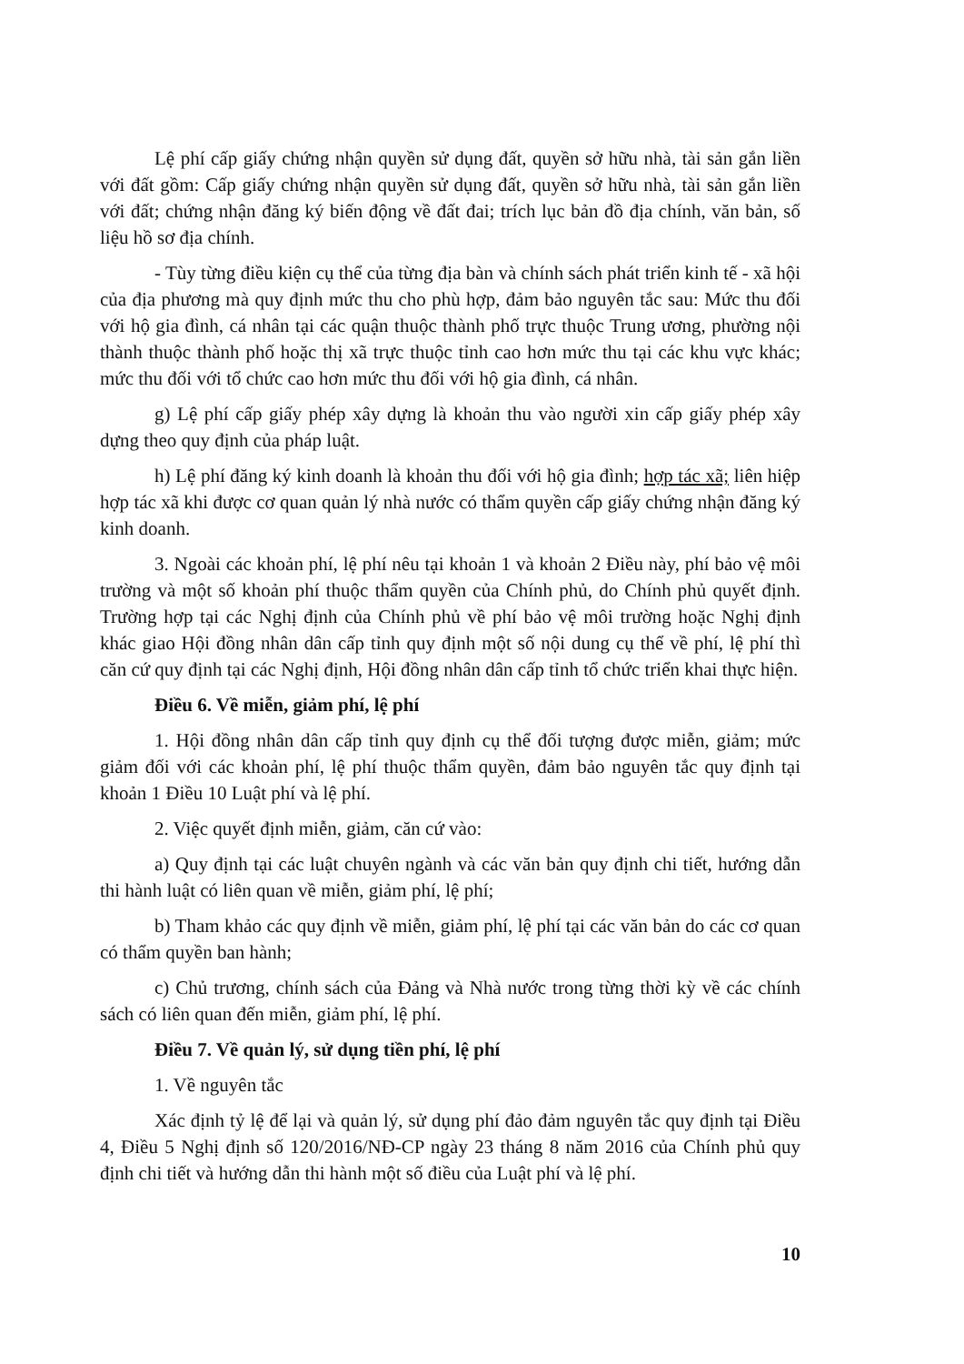Lệ phí cấp giấy chứng nhận quyền sử dụng đất, quyền sở hữu nhà, tài sản gắn liền với đất gồm: Cấp giấy chứng nhận quyền sử dụng đất, quyền sở hữu nhà, tài sản gắn liền với đất; chứng nhận đăng ký biến động về đất đai; trích lục bản đồ địa chính, văn bản, số liệu hồ sơ địa chính.
- Tùy từng điều kiện cụ thể của từng địa bàn và chính sách phát triển kinh tế - xã hội của địa phương mà quy định mức thu cho phù hợp, đảm bảo nguyên tắc sau: Mức thu đối với hộ gia đình, cá nhân tại các quận thuộc thành phố trực thuộc Trung ương, phường nội thành thuộc thành phố hoặc thị xã trực thuộc tỉnh cao hơn mức thu tại các khu vực khác; mức thu đối với tổ chức cao hơn mức thu đối với hộ gia đình, cá nhân.
g) Lệ phí cấp giấy phép xây dựng là khoản thu vào người xin cấp giấy phép xây dựng theo quy định của pháp luật.
h) Lệ phí đăng ký kinh doanh là khoản thu đối với hộ gia đình; hợp tác xã; liên hiệp hợp tác xã khi được cơ quan quản lý nhà nước có thẩm quyền cấp giấy chứng nhận đăng ký kinh doanh.
3. Ngoài các khoản phí, lệ phí nêu tại khoản 1 và khoản 2 Điều này, phí bảo vệ môi trường và một số khoản phí thuộc thẩm quyền của Chính phủ, do Chính phủ quyết định. Trường hợp tại các Nghị định của Chính phủ về phí bảo vệ môi trường hoặc Nghị định khác giao Hội đồng nhân dân cấp tỉnh quy định một số nội dung cụ thể về phí, lệ phí thì căn cứ quy định tại các Nghị định, Hội đồng nhân dân cấp tỉnh tổ chức triển khai thực hiện.
Điều 6. Về miễn, giảm phí, lệ phí
1. Hội đồng nhân dân cấp tỉnh quy định cụ thể đối tượng được miễn, giảm; mức giảm đối với các khoản phí, lệ phí thuộc thẩm quyền, đảm bảo nguyên tắc quy định tại khoản 1 Điều 10 Luật phí và lệ phí.
2. Việc quyết định miễn, giảm, căn cứ vào:
a) Quy định tại các luật chuyên ngành và các văn bản quy định chi tiết, hướng dẫn thi hành luật có liên quan về miễn, giảm phí, lệ phí;
b) Tham khảo các quy định về miễn, giảm phí, lệ phí tại các văn bản do các cơ quan có thẩm quyền ban hành;
c) Chủ trương, chính sách của Đảng và Nhà nước trong từng thời kỳ về các chính sách có liên quan đến miễn, giảm phí, lệ phí.
Điều 7. Về quản lý, sử dụng tiền phí, lệ phí
1. Về nguyên tắc
Xác định tỷ lệ để lại và quản lý, sử dụng phí đảo đảm nguyên tắc quy định tại Điều 4, Điều 5 Nghị định số 120/2016/NĐ-CP ngày 23 tháng 8 năm 2016 của Chính phủ quy định chi tiết và hướng dẫn thi hành một số điều của Luật phí và lệ phí.
10